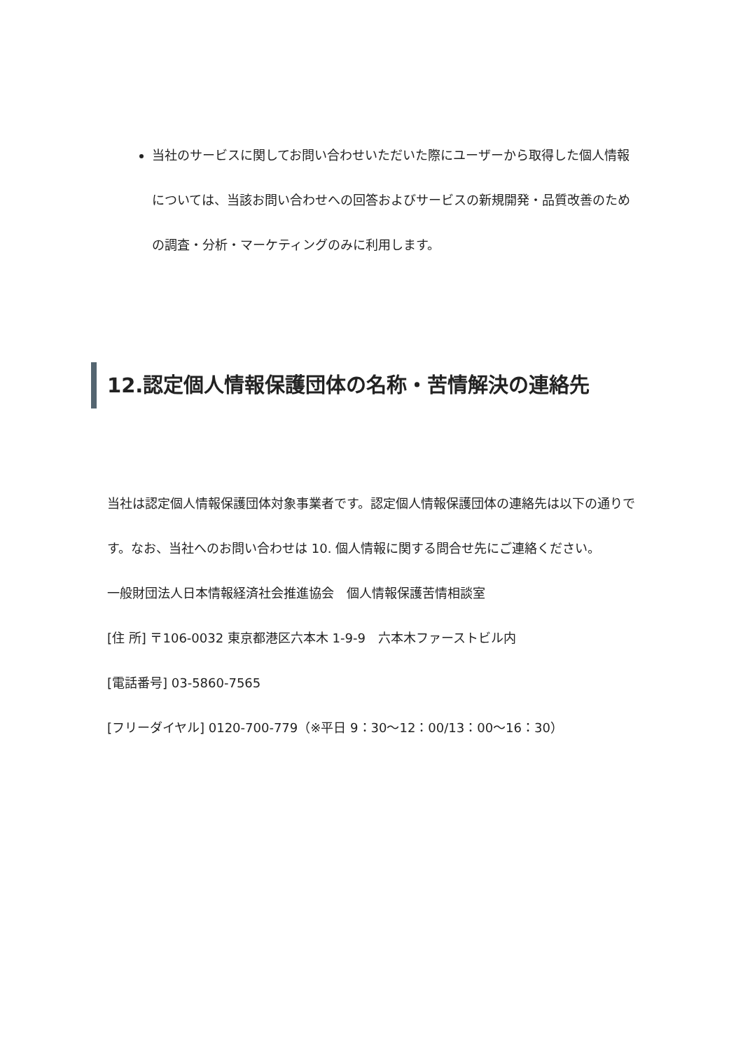当社のサービスに関してお問い合わせいただいた際にユーザーから取得した個人情報については、当該お問い合わせへの回答およびサービスの新規開発・品質改善のための調査・分析・マーケティングのみに利用します。
12.認定個人情報保護団体の名称・苦情解決の連絡先
当社は認定個人情報保護団体対象事業者です。認定個人情報保護団体の連絡先は以下の通りです。なお、当社へのお問い合わせは 10. 個人情報に関する問合せ先にご連絡ください。
一般財団法人日本情報経済社会推進協会　個人情報保護苦情相談室
[住 所] 〒106-0032 東京都港区六本木 1-9-9　六本木ファーストビル内
[電話番号] 03-5860-7565
[フリーダイヤル] 0120-700-779（※平日 9：30～12：00/13：00～16：30）